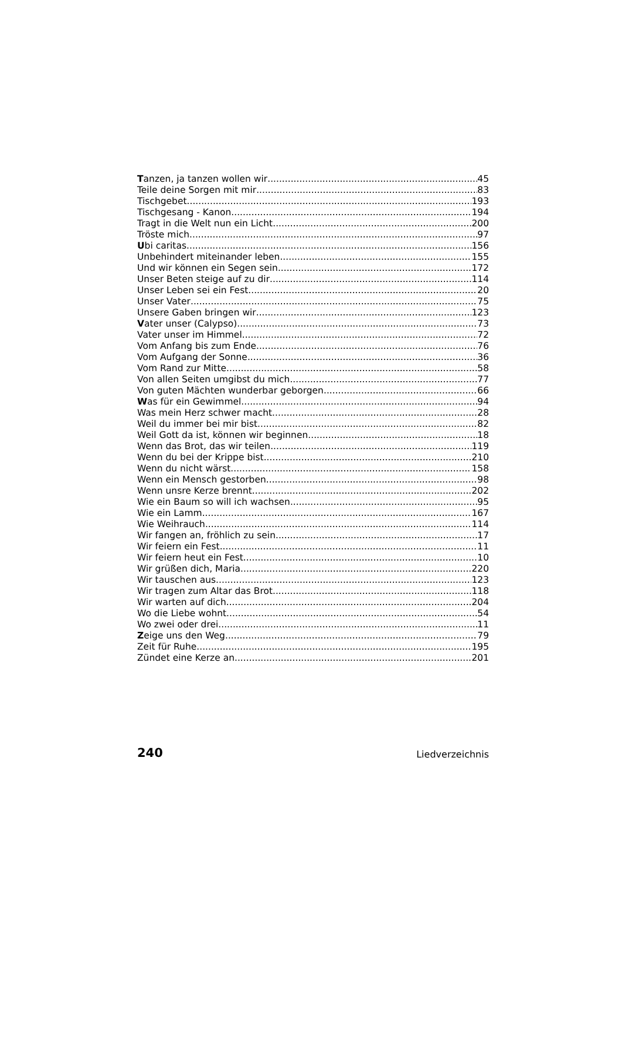Tanzen, ja tanzen wollen wir 45
Teile deine Sorgen mit mir 83
Tischgebet 193
Tischgesang - Kanon 194
Tragt in die Welt nun ein Licht 200
Tröste mich 97
Ubi caritas 156
Unbehindert miteinander leben 155
Und wir können ein Segen sein 172
Unser Beten steige auf zu dir 114
Unser Leben sei ein Fest 20
Unser Vater 75
Unsere Gaben bringen wir 123
Vater unser (Calypso) 73
Vater unser im Himmel 72
Vom Anfang bis zum Ende 76
Vom Aufgang der Sonne 36
Vom Rand zur Mitte 58
Von allen Seiten umgibst du mich 77
Von guten Mächten wunderbar geborgen 66
Was für ein Gewimmel 94
Was mein Herz schwer macht 28
Weil du immer bei mir bist 82
Weil Gott da ist, können wir beginnen 18
Wenn das Brot, das wir teilen 119
Wenn du bei der Krippe bist 210
Wenn du nicht wärst 158
Wenn ein Mensch gestorben 98
Wenn unsre Kerze brennt 202
Wie ein Baum so will ich wachsen 95
Wie ein Lamm 167
Wie Weihrauch 114
Wir fangen an, fröhlich zu sein 17
Wir feiern ein Fest 11
Wir feiern heut ein Fest 10
Wir grüßen dich, Maria 220
Wir tauschen aus 123
Wir tragen zum Altar das Brot 118
Wir warten auf dich 204
Wo die Liebe wohnt 54
Wo zwei oder drei 11
Zeige uns den Weg 79
Zeit für Ruhe 195
Zündet eine Kerze an 201
240 Liedverzeichnis